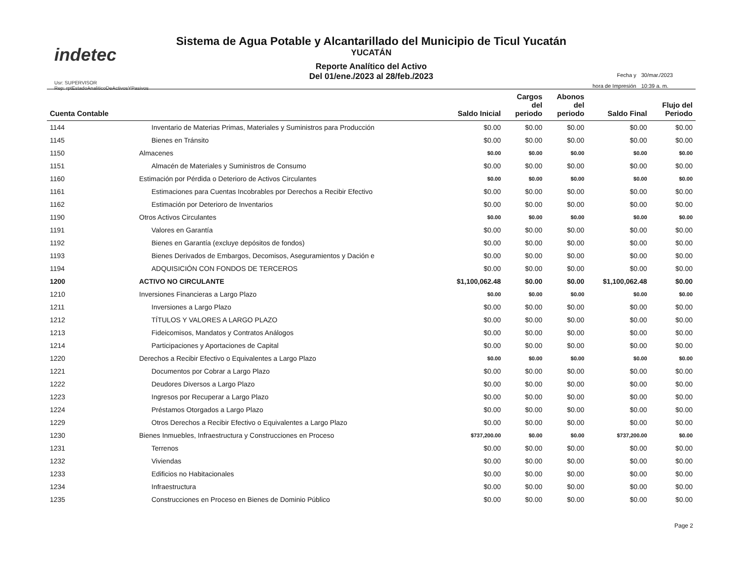indetec
Usr: SUPERVISOR
Rep: rptEstadoAnaliticoDeActivosYPasivos
Sistema de Agua Potable y Alcantarillado del Municipio de Ticul Yucatán
YUCATÁN
Reporte Analítico del Activo
Del 01/ene./2023 al 28/feb./2023
| Fecha y | 30/mar./2023 |
| hora de Impresión | 10:39 a. m. |
| Cuenta Contable | | Saldo Inicial | Cargos del periodo | Abonos del periodo | Saldo Final | Flujo del Periodo |
| --- | --- | --- | --- | --- | --- | --- |
| 1144 | Inventario de Materias Primas, Materiales y Suministros para Producción | $0.00 | $0.00 | $0.00 | $0.00 | $0.00 |
| 1145 | Bienes en Tránsito | $0.00 | $0.00 | $0.00 | $0.00 | $0.00 |
| 1150 | Almacenes | $0.00 | $0.00 | $0.00 | $0.00 | $0.00 |
| 1151 | Almacén de Materiales y Suministros de Consumo | $0.00 | $0.00 | $0.00 | $0.00 | $0.00 |
| 1160 | Estimación por Pérdida o Deterioro de Activos Circulantes | $0.00 | $0.00 | $0.00 | $0.00 | $0.00 |
| 1161 | Estimaciones para Cuentas Incobrables por Derechos a Recibir Efectivo | $0.00 | $0.00 | $0.00 | $0.00 | $0.00 |
| 1162 | Estimación por Deterioro de Inventarios | $0.00 | $0.00 | $0.00 | $0.00 | $0.00 |
| 1190 | Otros Activos Circulantes | $0.00 | $0.00 | $0.00 | $0.00 | $0.00 |
| 1191 | Valores en Garantía | $0.00 | $0.00 | $0.00 | $0.00 | $0.00 |
| 1192 | Bienes en Garantía (excluye depósitos de fondos) | $0.00 | $0.00 | $0.00 | $0.00 | $0.00 |
| 1193 | Bienes Derivados de Embargos, Decomisos, Aseguramientos y Dación e | $0.00 | $0.00 | $0.00 | $0.00 | $0.00 |
| 1194 | ADQUISICIÓN CON FONDOS DE TERCEROS | $0.00 | $0.00 | $0.00 | $0.00 | $0.00 |
| 1200 | ACTIVO NO CIRCULANTE | $1,100,062.48 | $0.00 | $0.00 | $1,100,062.48 | $0.00 |
| 1210 | Inversiones Financieras a Largo Plazo | $0.00 | $0.00 | $0.00 | $0.00 | $0.00 |
| 1211 | Inversiones a Largo Plazo | $0.00 | $0.00 | $0.00 | $0.00 | $0.00 |
| 1212 | TÍTULOS Y VALORES A LARGO PLAZO | $0.00 | $0.00 | $0.00 | $0.00 | $0.00 |
| 1213 | Fideicomisos, Mandatos y Contratos Análogos | $0.00 | $0.00 | $0.00 | $0.00 | $0.00 |
| 1214 | Participaciones y Aportaciones de Capital | $0.00 | $0.00 | $0.00 | $0.00 | $0.00 |
| 1220 | Derechos a Recibir Efectivo o Equivalentes a Largo Plazo | $0.00 | $0.00 | $0.00 | $0.00 | $0.00 |
| 1221 | Documentos por Cobrar a Largo Plazo | $0.00 | $0.00 | $0.00 | $0.00 | $0.00 |
| 1222 | Deudores Diversos a Largo Plazo | $0.00 | $0.00 | $0.00 | $0.00 | $0.00 |
| 1223 | Ingresos por Recuperar a Largo Plazo | $0.00 | $0.00 | $0.00 | $0.00 | $0.00 |
| 1224 | Préstamos Otorgados a Largo Plazo | $0.00 | $0.00 | $0.00 | $0.00 | $0.00 |
| 1229 | Otros Derechos a Recibir Efectivo o Equivalentes a Largo Plazo | $0.00 | $0.00 | $0.00 | $0.00 | $0.00 |
| 1230 | Bienes Inmuebles, Infraestructura y Construcciones en Proceso | $737,200.00 | $0.00 | $0.00 | $737,200.00 | $0.00 |
| 1231 | Terrenos | $0.00 | $0.00 | $0.00 | $0.00 | $0.00 |
| 1232 | Viviendas | $0.00 | $0.00 | $0.00 | $0.00 | $0.00 |
| 1233 | Edificios no Habitacionales | $0.00 | $0.00 | $0.00 | $0.00 | $0.00 |
| 1234 | Infraestructura | $0.00 | $0.00 | $0.00 | $0.00 | $0.00 |
| 1235 | Construcciones en Proceso en Bienes de Dominio Público | $0.00 | $0.00 | $0.00 | $0.00 | $0.00 |
Page 2